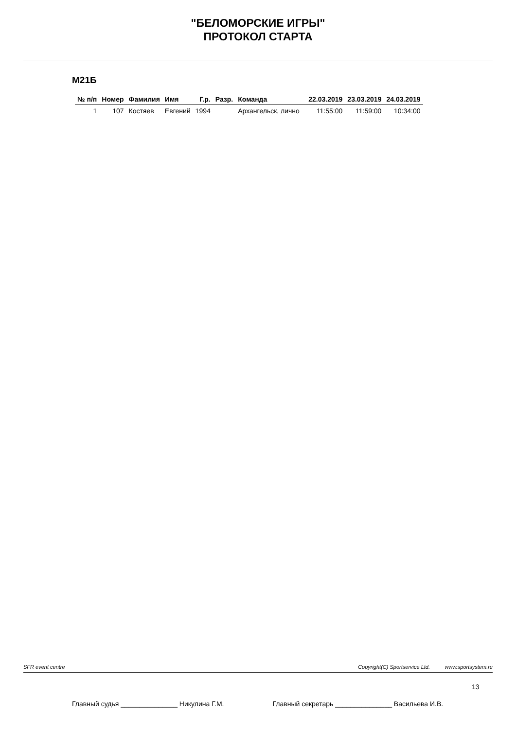"БЕЛОМОРСКИЕ ИГРЫ"
ПРОТОКОЛ СТАРТА
М21Б
| № п/п | Номер | Фамилия | Имя | Г.р. | Разр. | Команда | 22.03.2019 | 23.03.2019 | 24.03.2019 |
| --- | --- | --- | --- | --- | --- | --- | --- | --- | --- |
| 1 | 107 | Костяев | Евгений | 1994 | | Архангельск, лично | 11:55:00 | 11:59:00 | 10:34:00 |
SFR event centre Copyright(C) Sportservice Ltd. www.sportsystem.ru
13
Главный судья _______________ Никулина Г.М. Главный секретарь _______________ Васильева И.В.